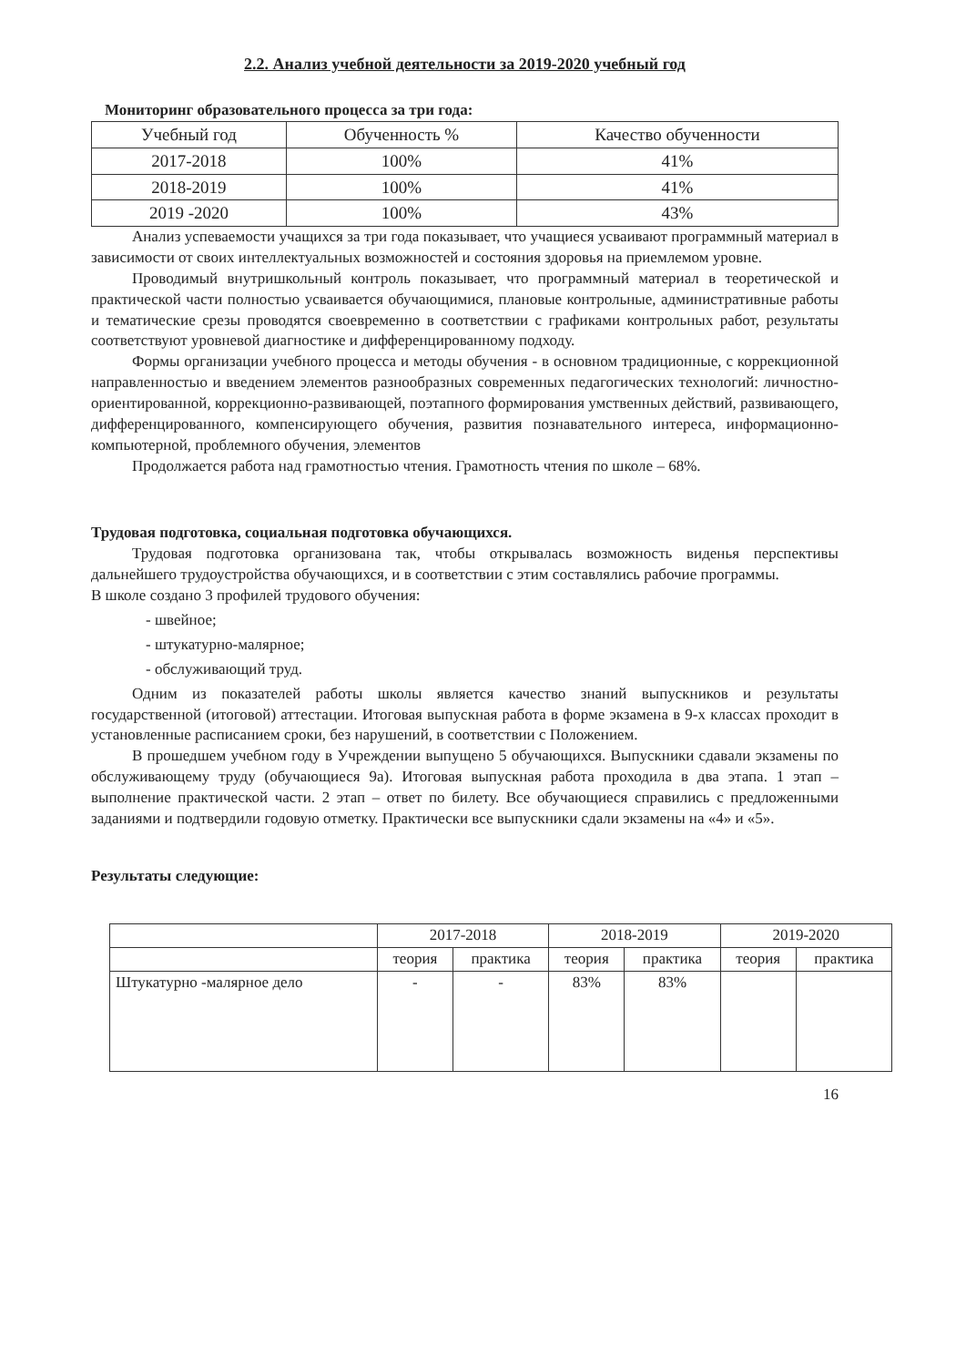2.2. Анализ учебной деятельности за 2019-2020 учебный год
Мониторинг образовательного процесса за три года:
| Учебный год | Обученность % | Качество обученности |
| --- | --- | --- |
| 2017-2018 | 100% | 41% |
| 2018-2019 | 100% | 41% |
| 2019 -2020 | 100% | 43% |
Анализ успеваемости учащихся за три года показывает, что учащиеся усваивают программный материал в зависимости от своих интеллектуальных возможностей и состояния здоровья на приемлемом уровне.
Проводимый внутришкольный контроль показывает, что программный материал в теоретической и практической части полностью усваивается обучающимися, плановые контрольные, административные работы и тематические срезы проводятся своевременно в соответствии с графиками контрольных работ, результаты соответствуют уровневой диагностике и дифференцированному подходу.
Формы организации учебного процесса и методы обучения - в основном традиционные, с коррекционной направленностью и введением элементов разнообразных современных педагогических технологий: личностно-ориентированной, коррекционно-развивающей, поэтапного формирования умственных действий, развивающего, дифференцированного, компенсирующего обучения, развития познавательного интереса, информационно-компьютерной, проблемного обучения, элементов
Продолжается работа над грамотностью чтения. Грамотность чтения по школе – 68%.
Трудовая подготовка, социальная подготовка обучающихся.
Трудовая подготовка организована так, чтобы открывалась возможность виденья перспективы дальнейшего трудоустройства обучающихся, и в соответствии с этим составлялись рабочие программы.
В школе создано 3 профилей трудового обучения:
- швейное;
- штукатурно-малярное;
- обслуживающий труд.
Одним из показателей работы школы является качество знаний выпускников и результаты государственной (итоговой) аттестации. Итоговая выпускная работа в форме экзамена в 9-х классах проходит в установленные расписанием сроки, без нарушений, в соответствии с Положением.
В прошедшем учебном году в Учреждении выпущено 5 обучающихся. Выпускники сдавали экзамены по обслуживающему труду (обучающиеся 9а). Итоговая выпускная работа проходила в два этапа. 1 этап – выполнение практической части. 2 этап – ответ по билету. Все обучающиеся справились с предложенными заданиями и подтвердили годовую отметку. Практически все выпускники сдали экзамены на «4» и «5».
Результаты следующие:
| | 2017-2018 | | 2018-2019 | | 2019-2020 | |
| --- | --- | --- | --- | --- | --- | --- |
| | теория | практика | теория | практика | теория | практика |
| Штукатурно -малярное дело | - | - | 83% | 83% | | |
16